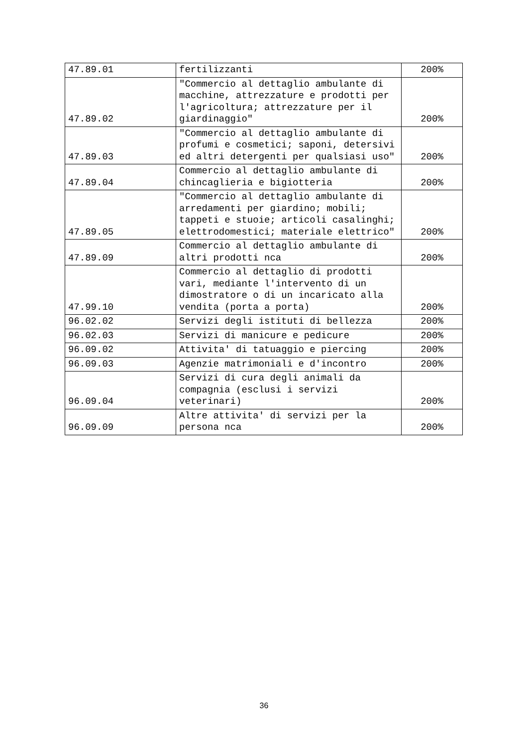| 47.89.01 | fertilizzanti | 200% |
| 47.89.02 | "Commercio al dettaglio ambulante di macchine, attrezzature e prodotti per l'agricoltura; attrezzature per il giardinaggio" | 200% |
| 47.89.03 | "Commercio al dettaglio ambulante di profumi e cosmetici; saponi, detersivi ed altri detergenti per qualsiasi uso" | 200% |
| 47.89.04 | Commercio al dettaglio ambulante di chincaglieria e bigiotteria | 200% |
| 47.89.05 | "Commercio al dettaglio ambulante di arredamenti per giardino; mobili; tappeti e stuoie; articoli casalinghi; elettrodomestici; materiale elettrico" | 200% |
| 47.89.09 | Commercio al dettaglio ambulante di altri prodotti nca | 200% |
| 47.99.10 | Commercio al dettaglio di prodotti vari, mediante l'intervento di un dimostratore o di un incaricato alla vendita (porta a porta) | 200% |
| 96.02.02 | Servizi degli istituti di bellezza | 200% |
| 96.02.03 | Servizi di manicure e pedicure | 200% |
| 96.09.02 | Attivita' di tatuaggio e piercing | 200% |
| 96.09.03 | Agenzie matrimoniali e d'incontro | 200% |
| 96.09.04 | Servizi di cura degli animali da compagnia (esclusi i servizi veterinari) | 200% |
| 96.09.09 | Altre attivita' di servizi per la persona nca | 200% |
36